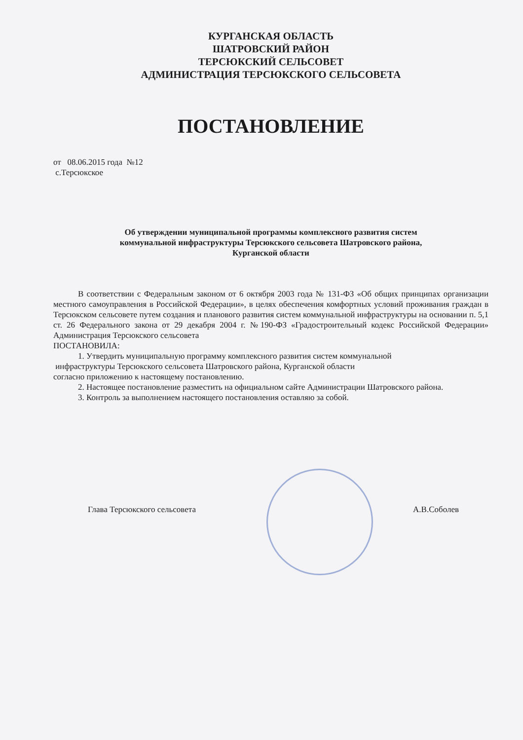КУРГАНСКАЯ ОБЛАСТЬ
ШАТРОВСКИЙ РАЙОН
ТЕРСЮКСКИЙ СЕЛЬСОВЕТ
АДМИНИСТРАЦИЯ ТЕРСЮКСКОГО СЕЛЬСОВЕТА
ПОСТАНОВЛЕНИЕ
от 08.06.2015 года №12
с.Терсюкское
Об утверждении муниципальной программы комплексного развития систем
коммунальной инфраструктуры Терсюкского сельсовета Шатровского района,
Курганской области
В соответствии с Федеральным законом от 6 октября 2003 года № 131-ФЗ «Об общих принципах организации местного самоуправления в Российской Федерации», в целях обеспечения комфортных условий проживания граждан в Терсюкском сельсовете путем создания и планового развития систем коммунальной инфраструктуры на основании п. 5,1 ст. 26 Федерального закона от 29 декабря 2004 г. №190-ФЗ «Градостроительный кодекс Российской Федерации» Администрация Терсюкского сельсовета
ПОСТАНОВИЛА:
1. Утвердить муниципальную программу комплексного развития систем коммунальной
инфраструктуры Терсюкского сельсовета Шатровского района, Курганской области
согласно приложению к настоящему постановлению.
2. Настоящее постановление разместить на официальном сайте Администрации Шатровского района.
3. Контроль за выполнением настоящего постановления оставляю за собой.
Глава Терсюкского сельсовета А.В.Соболев